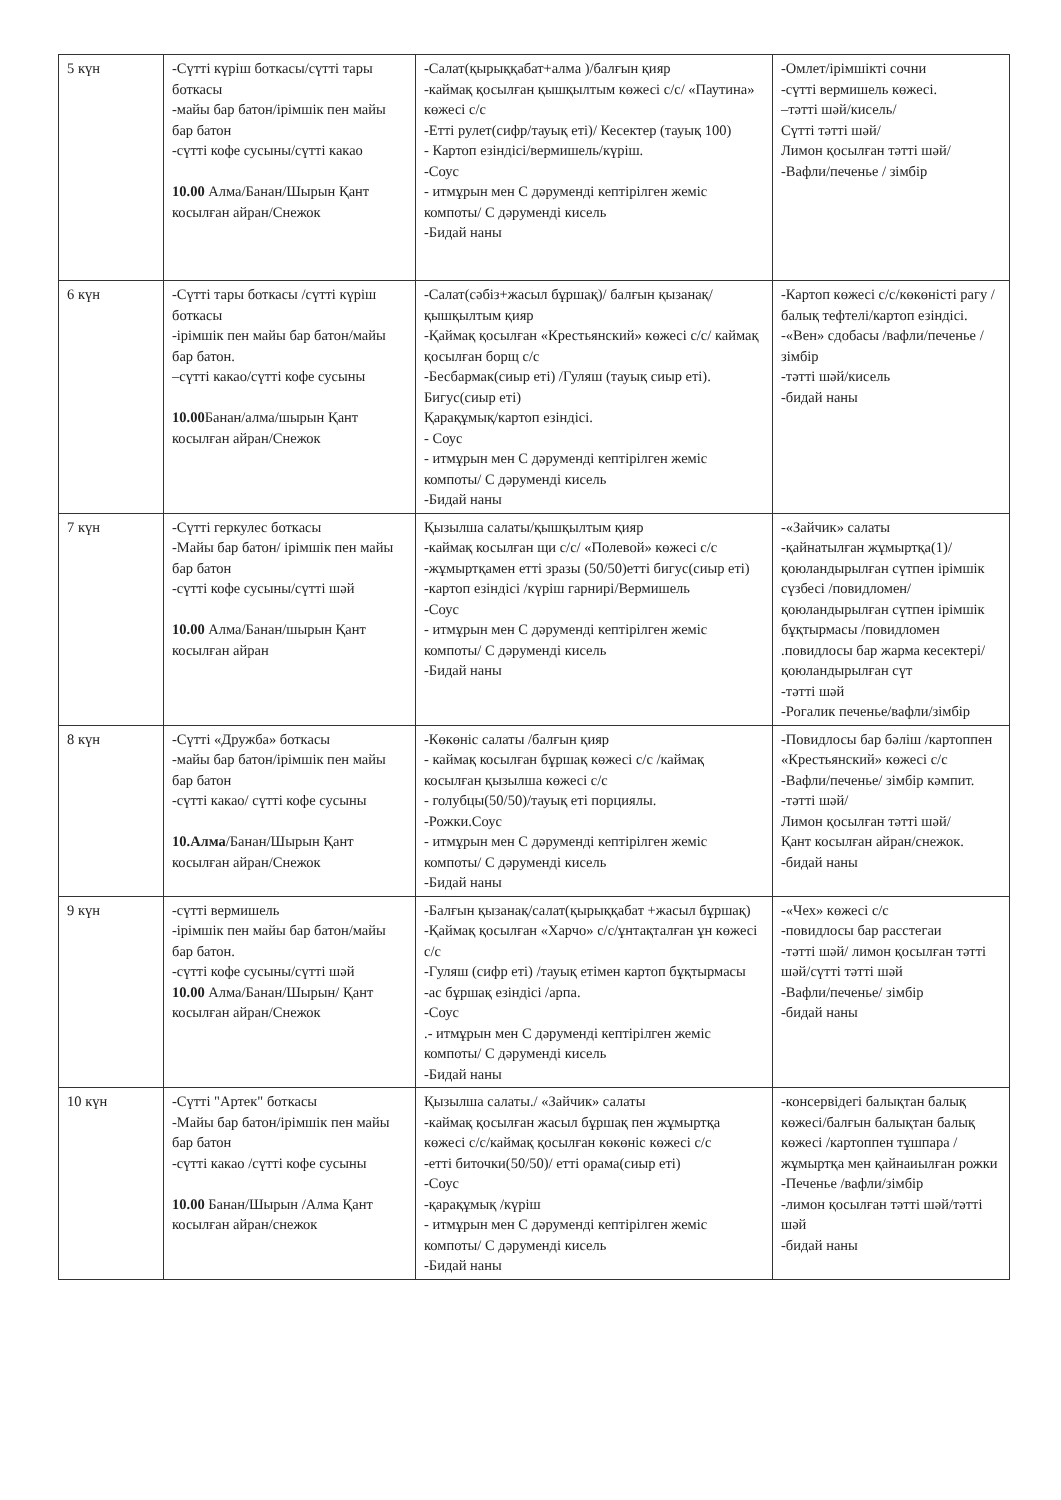| 5 күн | -Сүтті күріш боткасы/сүтті тары боткасы -майы бар батон/ірімшік пен майы бар батон -сүтті кофе сусыны/сүтті какао 10.00 Алма/Банан/Шырын Қант косылған айран/Снежок | -Салат(қырыққабат+алма )/балғын қияр -каймақ қосылған қышқылтым көжесі с/с/ «Паутина» көжесі с/с -Етті рулет(сифр/тауық еті)/ Кесектер (тауық 100) - Картоп езіндісі/вермишель/күріш. -Соус - итмұрын мен С дәруменді кептірілген жеміс компоты/ С дәруменді кисель -Бидай наны | -Омлет/ірімшікті сочни -сүтті вермишель көжесі. –тәтті шәй/кисель/ Сүтті тәтті шәй/ Лимон қосылған тәтті шәй/ -Вафли/печенье / зімбір |
| 6 күн | -Сүтті тары боткасы /сүтті күріш боткасы -ірімшік пен майы бар батон/майы бар батон. –сүтті какао/сүтті кофе сусыны 10.00 Банан/алма/шырын Қант косылған айран/Снежок | -Салат(сәбіз+жасыл бұршақ)/ балғын қызанақ/қышқылтым қияр -Қаймақ қосылған «Крестьянский» көжесі с/с/ каймақ қосылған борщ с/с -Бесбармак(сиыр еті) /Гуляш (тауық сиыр еті). Бигус(сиыр еті) Қарақұмық/картоп езіндісі. - Соус - итмұрын мен С дәруменді кептірілген жеміс компоты/ С дәруменді кисель -Бидай наны | -Картоп көжесі с/с/көкөністі рагу /балық тефтелі/картоп езіндісі. -«Вен» сдобасы /вафли/печенье / зімбір -тәтті шәй/кисель -бидай наны |
| 7 күн | -Сүтті геркулес боткасы -Майы бар батон/ ірімшік пен майы бар батон -сүтті кофе сусыны/сүтті шәй 10.00 Алма/Банан/шырын Қант косылған айран | Қызылша салаты/қышқылтым қияр -каймақ косылған щи с/с/ «Полевой» көжесі с/с -жұмыртқамен етті зразы (50/50)етті бигус(сиыр еті) -картоп езіндісі /күріш гарнирі/Вермишель -Соус - итмұрын мен С дәруменді кептірілген жеміс компоты/ С дәруменді кисель -Бидай наны | -«Зайчик» салаты -қайнатылған жұмыртқа(1)/ қоюландырылған сүтпен ірімшік сүзбесі /повидломен/ қоюландырылған сүтпен ірімшік бұқтырмасы /повидломен .повидлосы бар жарма кесектері/қоюландырылған сүт -тәтті шәй -Рогалик печенье/вафли/зімбір |
| 8 күн | -Сүтті «Дружба» боткасы -майы бар батон/ірімшік пен майы бар батон -сүтті какао/ сүтті кофе сусыны 10.Алма /Банан/Шырын Қант косылған айран/Снежок | -Көкөніс салаты /балғын қияр - каймақ косылған бұршақ көжесі с/с /каймақ косылған қызылша көжесі с/с - голубцы(50/50)/тауық еті порциялы. -Рожки.Соус - итмұрын мен С дәруменді кептірілген жеміс компоты/ С дәруменді кисель -Бидай наны | -Повидлосы бар бәліш /картоппен «Крестьянский» көжесі с/с -Вафли/печенье/ зімбір кәмпит. -тәтті шәй/ Лимон қосылған тәтті шәй/ Қант косылған айран/снежок. -бидай наны |
| 9 күн | -сүтті вермишель -ірімшік пен майы бар батон/майы бар батон. -сүтті кофе сусыны/сүтті шәй 10.00 Алма/Банан/Шырын/ Қант косылған айран/Снежок | -Балғын қызанақ/салат(қырыққабат +жасыл бұршақ) -Қаймақ қосылған «Харчо» с/с/ұнтақталған ұн көжесі с/с -Гуляш (сифр еті) /тауық етімен картоп бұқтырмасы -ас бұршақ езіндісі /арпа. -Соус .- итмұрын мен С дәруменді кептірілген жеміс компоты/ С дәруменді кисель -Бидай наны | -«Чех» көжесі с/с -повидлосы бар расстегаи -тәтті шәй/ лимон қосылған тәтті шәй/сүтті тәтті шәй -Вафли/печенье/ зімбір -бидай наны |
| 10 күн | -Сүтті "Артек" боткасы -Майы бар батон/ірімшік пен майы бар батон -сүтті какао /сүтті кофе сусыны 10.00 Банан/Шырын /Алма Қант косылған айран/снежок | Қызылша салаты./ «Зайчик» салаты -каймақ қосылған жасыл бұршақ пен жұмыртқа көжесі с/с/каймақ қосылған көкөніс көжесі с/с -етті биточки(50/50)/ етті орама(сиыр еті) -Соус -қарақұмық /күріш - итмұрын мен С дәруменді кептірілген жеміс компоты/ С дәруменді кисель -Бидай наны | -консервідегі балықтан балық көжесі/балғын балықтан балық көжесі /картоппен тұшпара / жұмыртқа мен қайнаиылған рожки -Печенье /вафли/зімбір -лимон қосылған тәтті шәй/тәтті шәй -бидай наны |